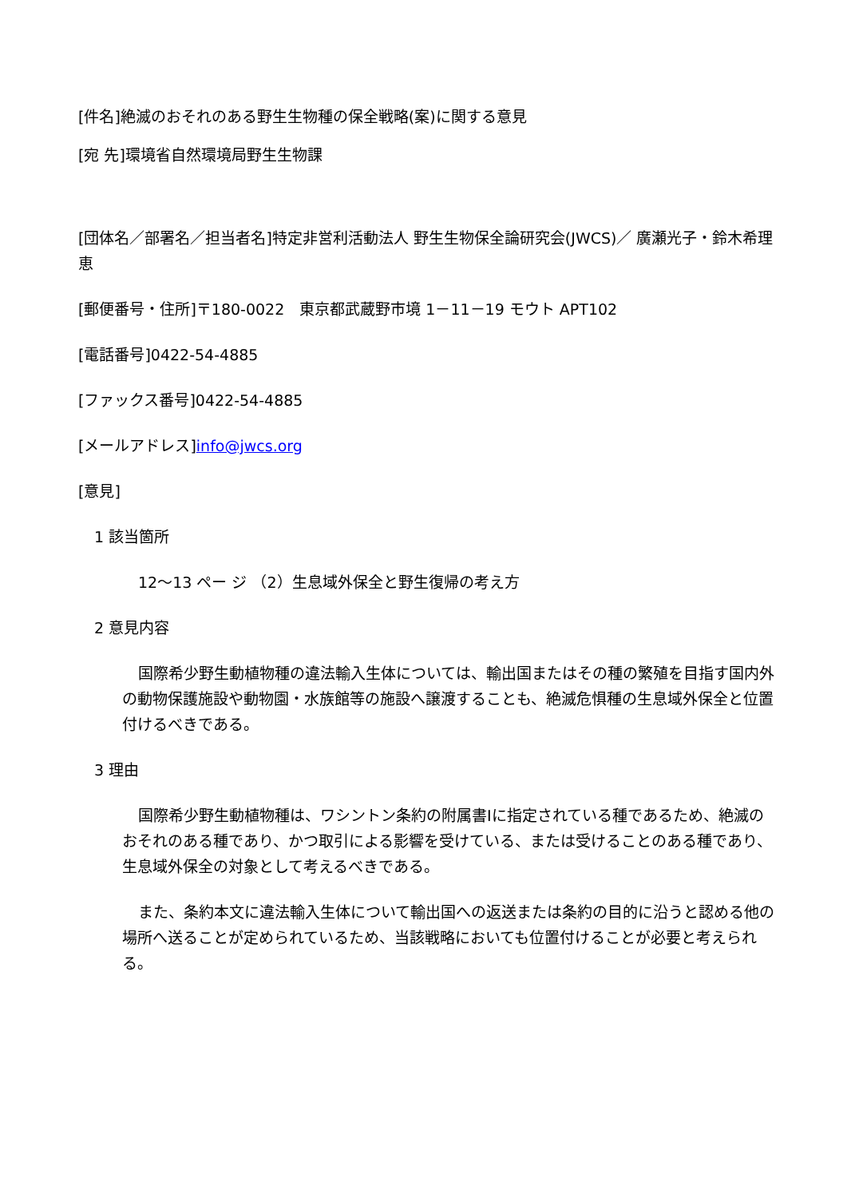[件名]絶滅のおそれのある野生生物種の保全戦略(案)に関する意見
[宛 先]環境省自然環境局野生生物課
[団体名／部署名／担当者名]特定非営利活動法人 野生生物保全論研究会(JWCS)／ 廣瀬光子・鈴木希理恵
[郵便番号・住所]〒180-0022　東京都武蔵野市境 1－11－19 モウト APT102
[電話番号]0422-54-4885
[ファックス番号]0422-54-4885
[メールアドレス]info@jwcs.org
[意見]
1 該当箇所
12～13 ペー ジ （2）生息域外保全と野生復帰の考え方
2 意見内容
国際希少野生動植物種の違法輸入生体については、輸出国またはその種の繁殖を目指す国内外の動物保護施設や動物園・水族館等の施設へ譲渡することも、絶滅危惧種の生息域外保全と位置付けるべきである。
3 理由
国際希少野生動植物種は、ワシントン条約の附属書Ⅰに指定されている種であるため、絶滅のおそれのある種であり、かつ取引による影響を受けている、または受けることのある種であり、生息域外保全の対象として考えるべきである。
また、条約本文に違法輸入生体について輸出国への返送または条約の目的に沿うと認める他の場所へ送ることが定められているため、当該戦略においても位置付けることが必要と考えられる。